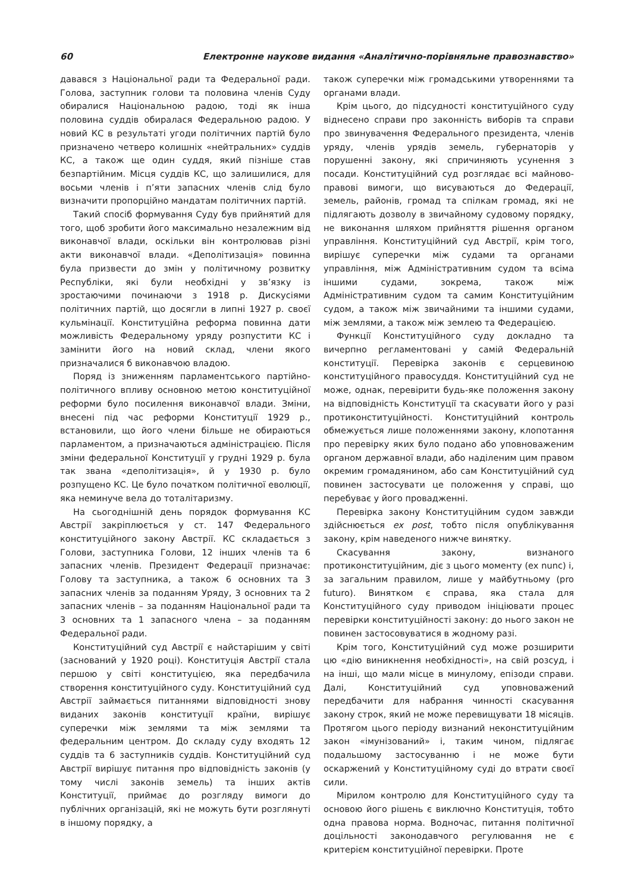60 Електронне наукове видання «Аналітично-порівняльне правознавство»
давався з Національної ради та Федеральної ради. Голова, заступник голови та половина членів Суду обиралися Національною радою, тоді як інша половина суддів обиралася Федеральною радою. У новий КС в результаті угоди політичних партій було призначено четверо колишніх «нейтральних» суддів КС, а також ще один суддя, який пізніше став безпартійним. Місця суддів КС, що залишилися, для восьми членів і п’яти запасних членів слід було визначити пропорційно мандатам політичних партій.
Такий спосіб формування Суду був прийнятий для того, щоб зробити його максимально незалежним від виконавчої влади, оскільки він контролював різні акти виконавчої влади. «Деполітизація» повинна була призвести до змін у політичному розвитку Республіки, які були необхідні у зв’язку із зростаючими починаючи з 1918 р. Дискусіями політичних партій, що досягли в липні 1927 р. своєї кульмінації. Конституційна реформа повинна дати можливість Федеральному уряду розпустити КС і замінити його на новий склад, члени якого призначалися б виконавчою владою.
Поряд із зниженням парламентського партійно-політичного впливу основною метою конституційної реформи було посилення виконавчої влади. Зміни, внесені під час реформи Конституції 1929 р., встановили, що його члени більше не обираються парламентом, а призначаються адміністрацією. Після зміни федеральної Конституції у грудні 1929 р. була так звана «деполітизація», й у 1930 р. було розпущено КС. Це було початком політичної еволюції, яка неминуче вела до тоталітаризму.
На сьогоднішній день порядок формування КС Австрії закріплюється у ст. 147 Федерального конституційного закону Австрії. КС складається з Голови, заступника Голови, 12 інших членів та 6 запасних членів. Президент Федерації призначає: Голову та заступника, а також 6 основних та 3 запасних членів за поданням Уряду, 3 основних та 2 запасних членів – за поданням Національної ради та 3 основних та 1 запасного члена – за поданням Федеральної ради.
Конституційний суд Австрії є найстарішим у світі (заснований у 1920 році). Конституція Австрії стала першою у світі конституцією, яка передбачила створення конституційного суду. Конституційний суд Австрії займається питаннями відповідності знову виданих законів конституції країни, вирішує суперечки між землями та між землями та федеральним центром. До складу суду входять 12 суддів та 6 заступників суддів. Конституційний суд Австрії вирішує питання про відповідність законів (у тому числі законів земель) та інших актів Конституції, приймає до розгляду вимоги до публічних організацій, які не можуть бути розглянуті в іншому порядку, а
також суперечки між громадськими утвореннями та органами влади.
Крім цього, до підсудності конституційного суду віднесено справи про законність виборів та справи про звинувачення Федерального президента, членів уряду, членів урядів земель, губернаторів у порушенні закону, які спричиняють усунення з посади. Конституційний суд розглядає всі майново-правові вимоги, що висуваються до Федерації, земель, районів, громад та спілкам громад, які не підлягають дозволу в звичайному судовому порядку, не виконання шляхом прийняття рішення органом управління. Конституційний суд Австрії, крім того, вирішує суперечки між судами та органами управління, між Адміністративним судом та всіма іншими судами, зокрема, також між Адміністративним судом та самим Конституційним судом, а також між звичайними та іншими судами, між землями, а також між землею та Федерацією.
Функції Конституційного суду докладно та вичерпно регламентовані у самій Федеральній конституції. Перевірка законів є серцевиною конституційного правосуддя. Конституційний суд не може, однак, перевірити будь-яке положення закону на відповідність Конституції та скасувати його у разі протиконституційності. Конституційний контроль обмежується лише положеннями закону, клопотання про перевірку яких було подано або уповноваженим органом державної влади, або наділеним цим правом окремим громадянином, або сам Конституційний суд повинен застосувати це положення у справі, що перебуває у його провадженні.
Перевірка закону Конституційним судом завжди здійснюється ex post, тобто після опублікування закону, крім наведеного нижче винятку.
Скасування закону, визнаного протиконституційним, діє з цього моменту (ex nunc) і, за загальним правилом, лише у майбутньому (pro futuro). Винятком є справа, яка стала для Конституційного суду приводом ініціювати процес перевірки конституційності закону: до нього закон не повинен застосовуватися в жодному разі.
Крім того, Конституційний суд може розширити цю «дію виникнення необхідності», на свій розсуд, і на інші, що мали місце в минулому, епізоди справи. Далі, Конституційний суд уповноважений передбачити для набрання чинності скасування закону строк, який не може перевищувати 18 місяців. Протягом цього періоду визнаний неконституційним закон «імунізований» і, таким чином, підлягає подальшому застосуванню і не може бути оскаржений у Конституційному суді до втрати своєї сили.
Мірилом контролю для Конституційного суду та основою його рішень є виключно Конституція, тобто одна правова норма. Водночас, питання політичної доцільності законодавчого регулювання не є критерієм конституційної перевірки. Проте